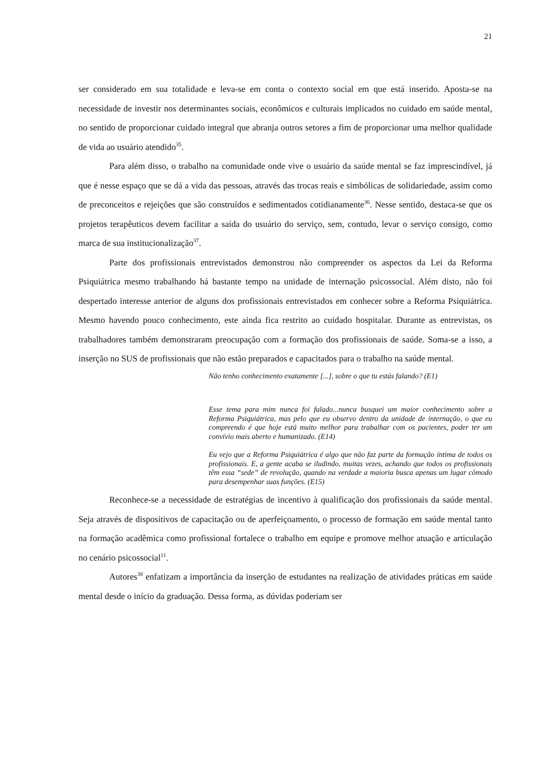21
ser considerado em sua totalidade e leva-se em conta o contexto social em que está inserido. Aposta-se na necessidade de investir nos determinantes sociais, econômicos e culturais implicados no cuidado em saúde mental, no sentido de proporcionar cuidado integral que abranja outros setores a fim de proporcionar uma melhor qualidade de vida ao usuário atendido<sup>35</sup>.
Para além disso, o trabalho na comunidade onde vive o usuário da saúde mental se faz imprescindível, já que é nesse espaço que se dá a vida das pessoas, através das trocas reais e simbólicas de solidariedade, assim como de preconceitos e rejeições que são construídos e sedimentados cotidianamente<sup>36</sup>. Nesse sentido, destaca-se que os projetos terapêuticos devem facilitar a saída do usuário do serviço, sem, contudo, levar o serviço consigo, como marca de sua institucionalização<sup>37</sup>.
Parte dos profissionais entrevistados demonstrou não compreender os aspectos da Lei da Reforma Psiquiátrica mesmo trabalhando há bastante tempo na unidade de internação psicossocial. Além disto, não foi despertado interesse anterior de alguns dos profissionais entrevistados em conhecer sobre a Reforma Psiquiátrica. Mesmo havendo pouco conhecimento, este ainda fica restrito ao cuidado hospitalar. Durante as entrevistas, os trabalhadores também demonstraram preocupação com a formação dos profissionais de saúde. Soma-se a isso, a inserção no SUS de profissionais que não estão preparados e capacitados para o trabalho na saúde mental.
Não tenho conhecimento exatamente [...], sobre o que tu estás falando? (E1)
Esse tema para mim nunca foi falado...nunca busquei um maior conhecimento sobre a Reforma Psiquiátrica, mas pelo que eu observo dentro da unidade de internação, o que eu compreendo é que hoje está muito melhor para trabalhar com os pacientes, poder ter um convívio mais aberto e humanizado. (E14)
Eu vejo que a Reforma Psiquiátrica é algo que não faz parte da formação íntima de todos os profissionais. E, a gente acaba se iludindo, muitas vezes, achando que todos os profissionais têm essa “sede” de revolução, quando na verdade a maioria busca apenas um lugar cômodo para desempenhar suas funções. (E15)
Reconhece-se a necessidade de estratégias de incentivo à qualificação dos profissionais da saúde mental. Seja através de dispositivos de capacitação ou de aperfeiçoamento, o processo de formação em saúde mental tanto na formação acadêmica como profissional fortalece o trabalho em equipe e promove melhor atuação e articulação no cenário psicossocial<sup>11</sup>.
Autores<sup>38</sup> enfatizam a importância da inserção de estudantes na realização de atividades práticas em saúde mental desde o início da graduação. Dessa forma, as dúvidas poderiam ser